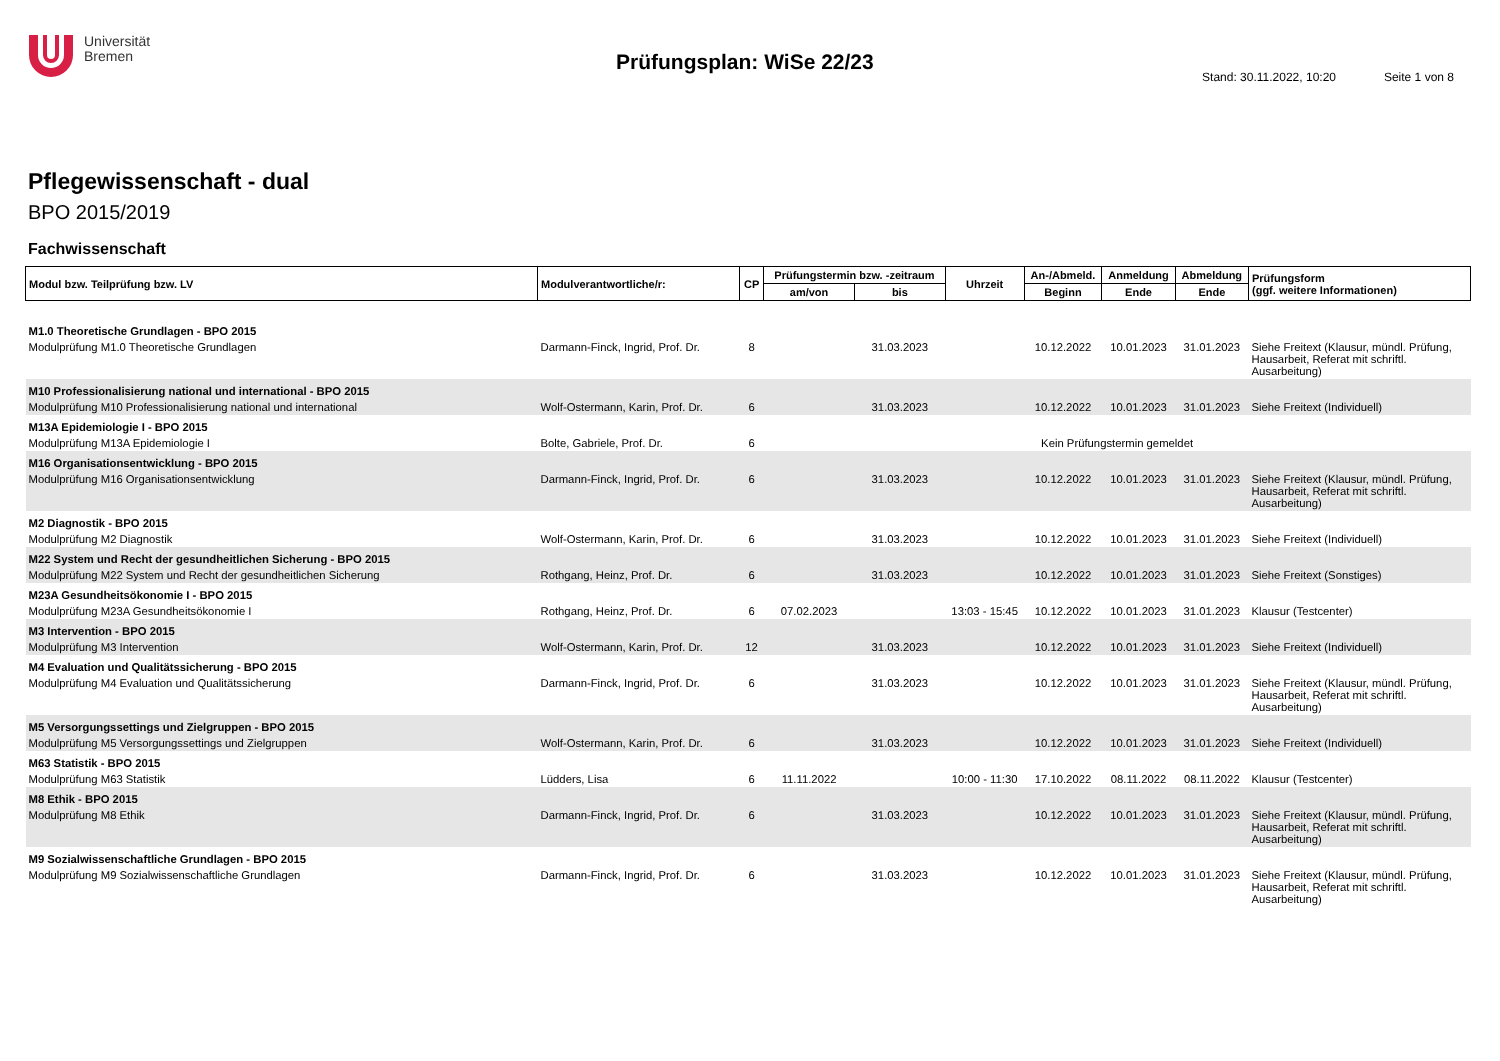Universität
Bremen
Prüfungsplan: WiSe 22/23
Stand: 30.11.2022, 10:20 Seite 1 von 8
Pflegewissenschaft - dual
BPO 2015/2019
Fachwissenschaft
| Modul bzw. Teilprüfung bzw. LV | Modulverantwortliche/r: | CP | Prüfungstermin bzw. -zeitraum | | Uhrzeit | An-/Abmeld. | Anmeldung | Abmeldung | Prüfungsform (ggf. weitere Informationen) |
| --- | --- | --- | --- | --- | --- | --- | --- | --- | --- |
| | | | am/von | bis | | Beginn | Ende | Ende | |
| M1.0 Theoretische Grundlagen - BPO 2015 | | | | | | | | | |
| Modulprüfung M1.0 Theoretische Grundlagen | Darmann-Finck, Ingrid, Prof. Dr. | 8 | | 31.03.2023 | | 10.12.2022 | 10.01.2023 | 31.01.2023 | Siehe Freitext (Klausur, mündl. Prüfung, Hausarbeit, Referat mit schriftl. Ausarbeitung) |
| M10 Professionalisierung national und international - BPO 2015 | | | | | | | | | |
| Modulprüfung M10 Professionalisierung national und international | Wolf-Ostermann, Karin, Prof. Dr. | 6 | | 31.03.2023 | | 10.12.2022 | 10.01.2023 | 31.01.2023 | Siehe Freitext (Individuell) |
| M13A Epidemiologie I - BPO 2015 | | | | | | | | | |
| Modulprüfung M13A Epidemiologie I | Bolte, Gabriele, Prof. Dr. | 6 | Kein Prüfungstermin gemeldet | | | | | | |
| M16 Organisationsentwicklung - BPO 2015 | | | | | | | | | |
| Modulprüfung M16 Organisationsentwicklung | Darmann-Finck, Ingrid, Prof. Dr. | 6 | | 31.03.2023 | | 10.12.2022 | 10.01.2023 | 31.01.2023 | Siehe Freitext (Klausur, mündl. Prüfung, Hausarbeit, Referat mit schriftl. Ausarbeitung) |
| M2 Diagnostik - BPO 2015 | | | | | | | | | |
| Modulprüfung M2 Diagnostik | Wolf-Ostermann, Karin, Prof. Dr. | 6 | | 31.03.2023 | | 10.12.2022 | 10.01.2023 | 31.01.2023 | Siehe Freitext (Individuell) |
| M22 System und Recht der gesundheitlichen Sicherung - BPO 2015 | | | | | | | | | |
| Modulprüfung M22 System und Recht der gesundheitlichen Sicherung | Rothgang, Heinz, Prof. Dr. | 6 | | 31.03.2023 | | 10.12.2022 | 10.01.2023 | 31.01.2023 | Siehe Freitext (Sonstiges) |
| M23A Gesundheitsökonomie I - BPO 2015 | | | | | | | | | |
| Modulprüfung M23A Gesundheitsökonomie I | Rothgang, Heinz, Prof. Dr. | 6 | 07.02.2023 | | 13:03 - 15:45 | 10.12.2022 | 10.01.2023 | 31.01.2023 | Klausur (Testcenter) |
| M3 Intervention - BPO 2015 | | | | | | | | | |
| Modulprüfung M3 Intervention | Wolf-Ostermann, Karin, Prof. Dr. | 12 | | 31.03.2023 | | 10.12.2022 | 10.01.2023 | 31.01.2023 | Siehe Freitext (Individuell) |
| M4 Evaluation und Qualitätssicherung - BPO 2015 | | | | | | | | | |
| Modulprüfung M4 Evaluation und Qualitätssicherung | Darmann-Finck, Ingrid, Prof. Dr. | 6 | | 31.03.2023 | | 10.12.2022 | 10.01.2023 | 31.01.2023 | Siehe Freitext (Klausur, mündl. Prüfung, Hausarbeit, Referat mit schriftl. Ausarbeitung) |
| M5 Versorgungssettings und Zielgruppen - BPO 2015 | | | | | | | | | |
| Modulprüfung M5 Versorgungssettings und Zielgruppen | Wolf-Ostermann, Karin, Prof. Dr. | 6 | | 31.03.2023 | | 10.12.2022 | 10.01.2023 | 31.01.2023 | Siehe Freitext (Individuell) |
| M63 Statistik - BPO 2015 | | | | | | | | | |
| Modulprüfung M63 Statistik | Lüdders, Lisa | 6 | 11.11.2022 | | 10:00 - 11:30 | 17.10.2022 | 08.11.2022 | 08.11.2022 | Klausur (Testcenter) |
| M8 Ethik - BPO 2015 | | | | | | | | | |
| Modulprüfung M8 Ethik | Darmann-Finck, Ingrid, Prof. Dr. | 6 | | 31.03.2023 | | 10.12.2022 | 10.01.2023 | 31.01.2023 | Siehe Freitext (Klausur, mündl. Prüfung, Hausarbeit, Referat mit schriftl. Ausarbeitung) |
| M9 Sozialwissenschaftliche Grundlagen - BPO 2015 | | | | | | | | | |
| Modulprüfung M9 Sozialwissenschaftliche Grundlagen | Darmann-Finck, Ingrid, Prof. Dr. | 6 | | 31.03.2023 | | 10.12.2022 | 10.01.2023 | 31.01.2023 | Siehe Freitext (Klausur, mündl. Prüfung, Hausarbeit, Referat mit schriftl. Ausarbeitung) |